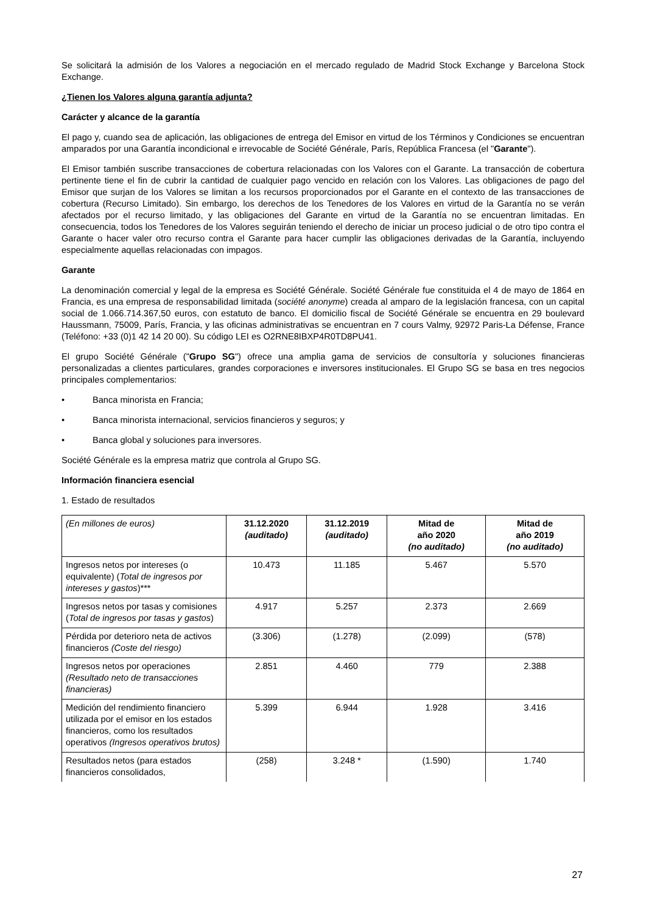Se solicitará la admisión de los Valores a negociación en el mercado regulado de Madrid Stock Exchange y Barcelona Stock Exchange.
¿Tienen los Valores alguna garantía adjunta?
Carácter y alcance de la garantía
El pago y, cuando sea de aplicación, las obligaciones de entrega del Emisor en virtud de los Términos y Condiciones se encuentran amparados por una Garantía incondicional e irrevocable de Société Générale, París, República Francesa (el "Garante").
El Emisor también suscribe transacciones de cobertura relacionadas con los Valores con el Garante. La transacción de cobertura pertinente tiene el fin de cubrir la cantidad de cualquier pago vencido en relación con los Valores. Las obligaciones de pago del Emisor que surjan de los Valores se limitan a los recursos proporcionados por el Garante en el contexto de las transacciones de cobertura (Recurso Limitado). Sin embargo, los derechos de los Tenedores de los Valores en virtud de la Garantía no se verán afectados por el recurso limitado, y las obligaciones del Garante en virtud de la Garantía no se encuentran limitadas. En consecuencia, todos los Tenedores de los Valores seguirán teniendo el derecho de iniciar un proceso judicial o de otro tipo contra el Garante o hacer valer otro recurso contra el Garante para hacer cumplir las obligaciones derivadas de la Garantía, incluyendo especialmente aquellas relacionadas con impagos.
Garante
La denominación comercial y legal de la empresa es Société Générale. Société Générale fue constituida el 4 de mayo de 1864 en Francia, es una empresa de responsabilidad limitada (société anonyme) creada al amparo de la legislación francesa, con un capital social de 1.066.714.367,50 euros, con estatuto de banco. El domicilio fiscal de Société Générale se encuentra en 29 boulevard Haussmann, 75009, París, Francia, y las oficinas administrativas se encuentran en 7 cours Valmy, 92972 Paris-La Défense, France (Teléfono: +33 (0)1 42 14 20 00). Su código LEI es O2RNE8IBXP4R0TD8PU41.
El grupo Société Générale ("Grupo SG") ofrece una amplia gama de servicios de consultoría y soluciones financieras personalizadas a clientes particulares, grandes corporaciones e inversores institucionales. El Grupo SG se basa en tres negocios principales complementarios:
• Banca minorista en Francia;
• Banca minorista internacional, servicios financieros y seguros; y
• Banca global y soluciones para inversores.
Société Générale es la empresa matriz que controla al Grupo SG.
Información financiera esencial
1. Estado de resultados
| (En millones de euros) | 31.12.2020 (auditado) | 31.12.2019 (auditado) | Mitad de año 2020 (no auditado) | Mitad de año 2019 (no auditado) |
| --- | --- | --- | --- | --- |
| Ingresos netos por intereses (o equivalente) ( Total de ingresos por intereses y gastos )*** | 10.473 | 11.185 | 5.467 | 5.570 |
| Ingresos netos por tasas y comisiones ( Total de ingresos por tasas y gastos ) | 4.917 | 5.257 | 2.373 | 2.669 |
| Pérdida por deterioro neta de activos financieros (Coste del riesgo) | (3.306) | (1.278) | (2.099) | (578) |
| Ingresos netos por operaciones (Resultado neto de transacciones financieras) | 2.851 | 4.460 | 779 | 2.388 |
| Medición del rendimiento financiero utilizada por el emisor en los estados financieros, como los resultados operativos (Ingresos operativos brutos) | 5.399 | 6.944 | 1.928 | 3.416 |
| Resultados netos (para estados financieros consolidados, | (258) | 3.248 * | (1.590) | 1.740 |
27